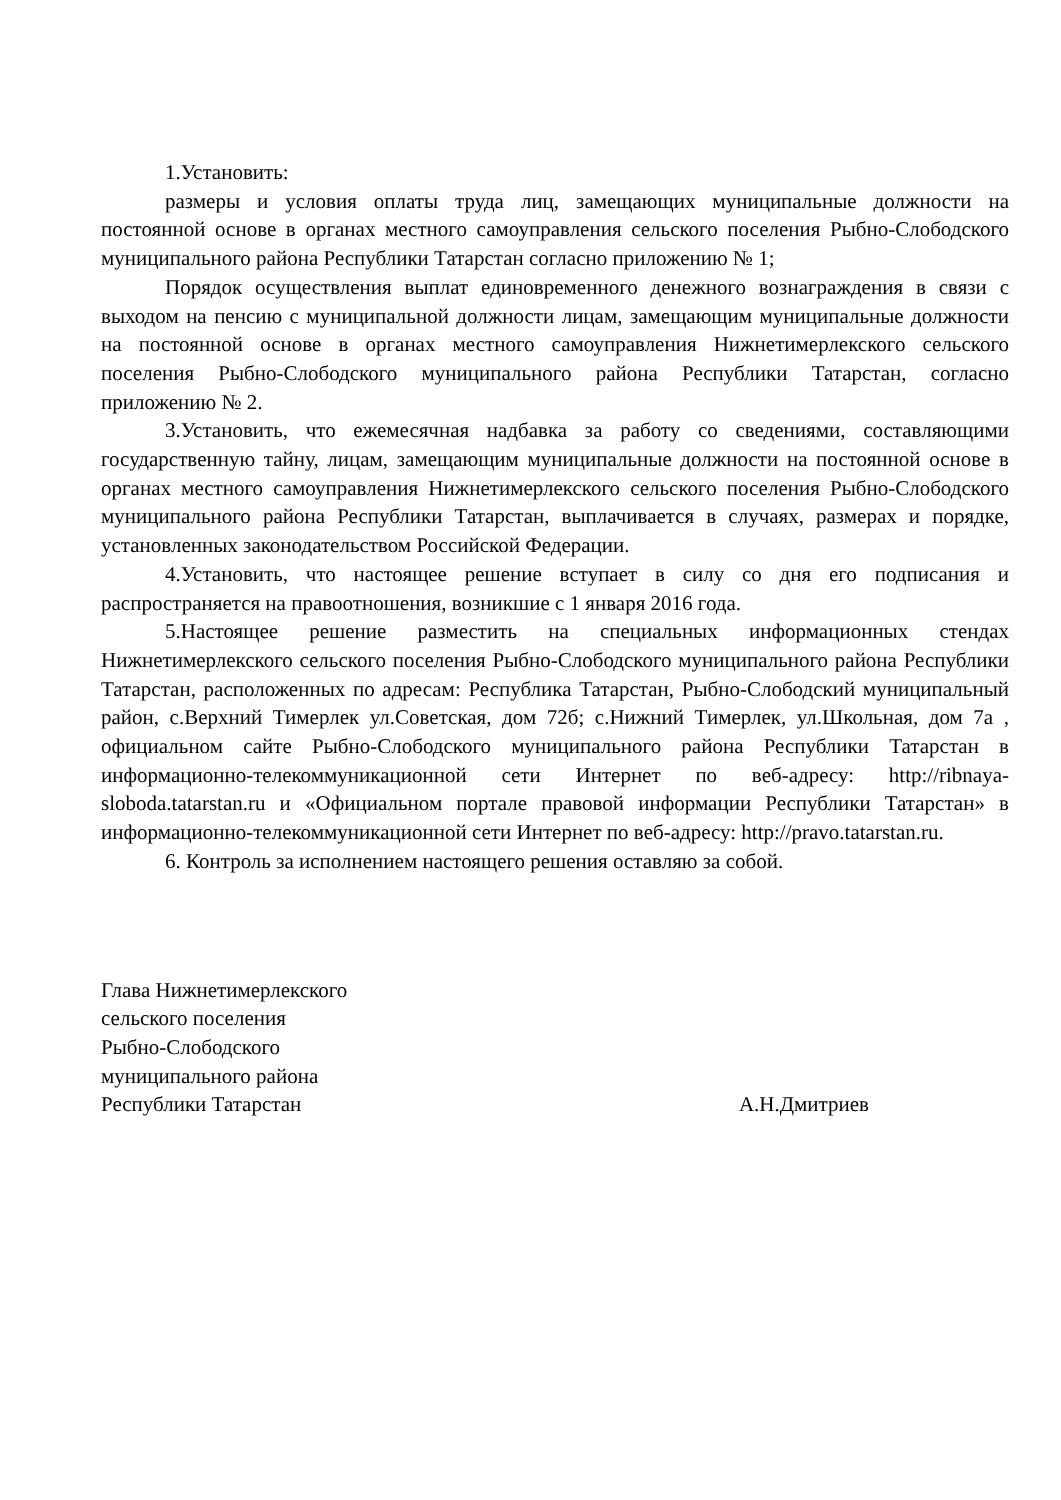1.Установить:
размеры и условия оплаты труда лиц, замещающих муниципальные должности на постоянной основе в органах местного самоуправления сельского поселения Рыбно-Слободского муниципального района Республики Татарстан согласно приложению № 1;
Порядок осуществления выплат единовременного денежного вознаграждения в связи с выходом на пенсию с муниципальной должности лицам, замещающим муниципальные должности на постоянной основе в органах местного самоуправления Нижнетимерлекского сельского поселения Рыбно-Слободского муниципального района Республики Татарстан, согласно приложению № 2.
3.Установить, что ежемесячная надбавка за работу со сведениями, составляющими государственную тайну, лицам, замещающим муниципальные должности на постоянной основе в органах местного самоуправления Нижнетимерлекского сельского поселения Рыбно-Слободского муниципального района Республики Татарстан, выплачивается в случаях, размерах и порядке, установленных законодательством Российской Федерации.
4.Установить, что настоящее решение вступает в силу со дня его подписания и распространяется на правоотношения, возникшие с 1 января 2016 года.
5.Настоящее решение разместить на специальных информационных стендах Нижнетимерлекского сельского поселения Рыбно-Слободского муниципального района Республики Татарстан, расположенных по адресам: Республика Татарстан, Рыбно-Слободский муниципальный район, с.Верхний Тимерлек ул.Советская, дом 72б; с.Нижний Тимерлек, ул.Школьная, дом 7а , официальном сайте Рыбно-Слободского муниципального района Республики Татарстан в информационно-телекоммуникационной сети Интернет по веб-адресу: http://ribnaya-sloboda.tatarstan.ru и «Официальном портале правовой информации Республики Татарстан» в информационно-телекоммуникационной сети Интернет по веб-адресу: http://pravo.tatarstan.ru.
6. Контроль за исполнением настоящего решения оставляю за собой.
Глава Нижнетимерлекского
сельского поселения
Рыбно-Слободского
муниципального района
Республики Татарстан
А.Н.Дмитриев